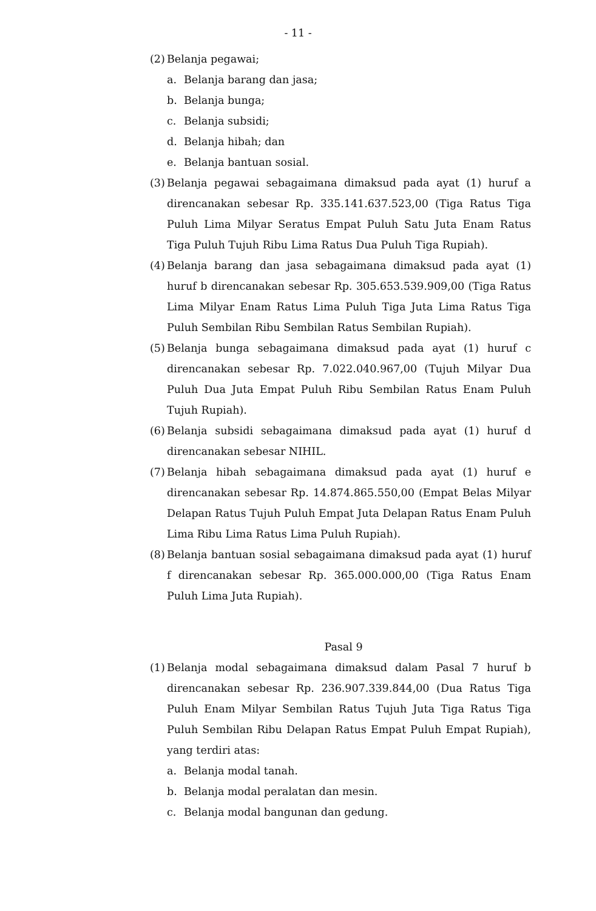- 11 -
(2) Belanja pegawai;
a. Belanja barang dan jasa;
b. Belanja bunga;
c. Belanja subsidi;
d. Belanja hibah; dan
e. Belanja bantuan sosial.
(3) Belanja pegawai sebagaimana dimaksud pada ayat (1) huruf a direncanakan sebesar Rp. 335.141.637.523,00 (Tiga Ratus Tiga Puluh Lima Milyar Seratus Empat Puluh Satu Juta Enam Ratus Tiga Puluh Tujuh Ribu Lima Ratus Dua Puluh Tiga Rupiah).
(4) Belanja barang dan jasa sebagaimana dimaksud pada ayat (1) huruf b direncanakan sebesar Rp. 305.653.539.909,00 (Tiga Ratus Lima Milyar Enam Ratus Lima Puluh Tiga Juta Lima Ratus Tiga Puluh Sembilan Ribu Sembilan Ratus Sembilan Rupiah).
(5) Belanja bunga sebagaimana dimaksud pada ayat (1) huruf c direncanakan sebesar Rp. 7.022.040.967,00 (Tujuh Milyar Dua Puluh Dua Juta Empat Puluh Ribu Sembilan Ratus Enam Puluh Tujuh Rupiah).
(6) Belanja subsidi sebagaimana dimaksud pada ayat (1) huruf d direncanakan sebesar NIHIL.
(7) Belanja hibah sebagaimana dimaksud pada ayat (1) huruf e direncanakan sebesar Rp. 14.874.865.550,00 (Empat Belas Milyar Delapan Ratus Tujuh Puluh Empat Juta Delapan Ratus Enam Puluh Lima Ribu Lima Ratus Lima Puluh Rupiah).
(8) Belanja bantuan sosial sebagaimana dimaksud pada ayat (1) huruf f direncanakan sebesar Rp. 365.000.000,00 (Tiga Ratus Enam Puluh Lima Juta Rupiah).
Pasal 9
(1) Belanja modal sebagaimana dimaksud dalam Pasal 7 huruf b direncanakan sebesar Rp. 236.907.339.844,00 (Dua Ratus Tiga Puluh Enam Milyar Sembilan Ratus Tujuh Juta Tiga Ratus Tiga Puluh Sembilan Ribu Delapan Ratus Empat Puluh Empat Rupiah), yang terdiri atas:
a. Belanja modal tanah.
b. Belanja modal peralatan dan mesin.
c. Belanja modal bangunan dan gedung.